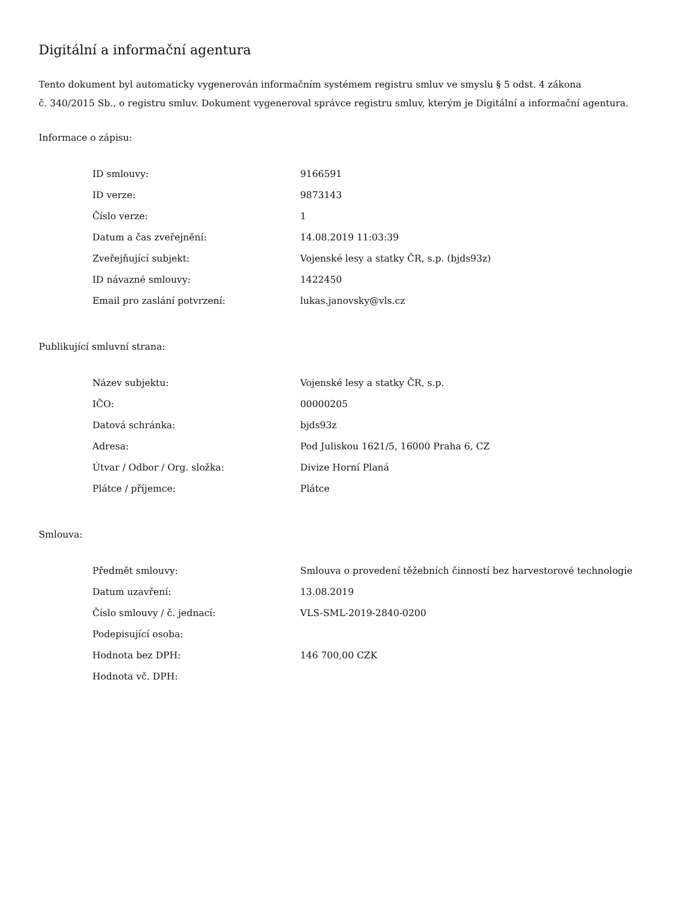Digitální a informační agentura
Tento dokument byl automaticky vygenerován informačním systémem registru smluv ve smyslu § 5 odst. 4 zákona
č. 340/2015 Sb., o registru smluv. Dokument vygeneroval správce registru smluv, kterým je Digitální a informační agentura.
Informace o zápisu:
| ID smlouvy: | 9166591 |
| ID verze: | 9873143 |
| Číslo verze: | 1 |
| Datum a čas zveřejnění: | 14.08.2019 11:03:39 |
| Zveřejňující subjekt: | Vojenské lesy a statky ČR, s.p. (bjds93z) |
| ID návazné smlouvy: | 1422450 |
| Email pro zaslání potvrzení: | lukas.janovsky@vls.cz |
Publikující smluvní strana:
| Název subjektu: | Vojenské lesy a statky ČR, s.p. |
| IČO: | 00000205 |
| Datová schránka: | bjds93z |
| Adresa: | Pod Juliskou 1621/5, 16000 Praha 6, CZ |
| Útvar / Odbor / Org. složka: | Divize Horní Planá |
| Plátce / příjemce: | Plátce |
Smlouva:
| Předmět smlouvy: | Smlouva o provedení těžebních činností bez harvestorové technologie |
| Datum uzavření: | 13.08.2019 |
| Číslo smlouvy / č. jednací: | VLS-SML-2019-2840-0200 |
| Podepisující osoba: | |
| Hodnota bez DPH: | 146 700,00 CZK |
| Hodnota vč. DPH: | |